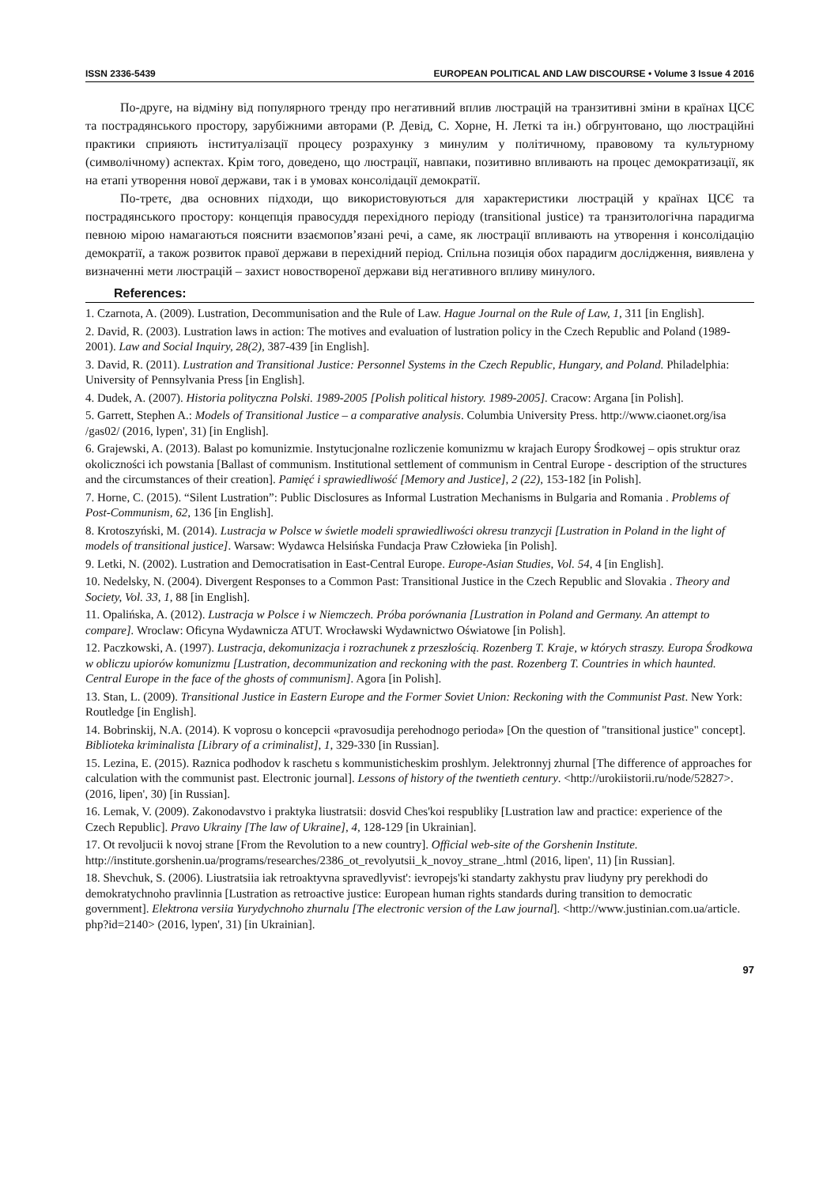ISSN 2336-5439 EUROPEAN POLITICAL AND LAW DISCOURSE • Volume 3 Issue 4 2016
По-друге, на відміну від популярного тренду про негативний вплив люстрацій на транзитивні зміни в країнах ЦСЄ та пострадянського простору, зарубіжними авторами (Р. Девід, С. Хорне, Н. Леткі та ін.) обгрунтовано, що люстраційні практики сприяють інституалізації процесу розрахунку з минулим у політичному, правовому та культурному (символічному) аспектах. Крім того, доведено, що люстрації, навпаки, позитивно впливають на процес демократизації, як на етапі утворення нової держави, так і в умовах консолідації демократії.
По-третє, два основних підходи, що використовуються для характеристики люстрацій у країнах ЦСЄ та пострадянського простору: концепція правосуддя перехідного періоду (transitional justice) та транзитологічна парадигма певною мірою намагаються пояснити взаємопов’язані речі, а саме, як люстрації впливають на утворення і консолідацію демократії, а також розвиток правої держави в перехідний період. Спільна позиція обох парадигм дослідження, виявлена у визначенні мети люстрацій – захист новоствореної держави від негативного впливу минулого.
References:
1. Czarnota, A. (2009). Lustration, Decommunisation and the Rule of Law. Hague Journal on the Rule of Law, 1, 311 [in English].
2. David, R. (2003). Lustration laws in action: The motives and evaluation of lustration policy in the Czech Republic and Poland (1989-2001). Law and Social Inquiry, 28(2), 387-439 [in English].
3. David, R. (2011). Lustration and Transitional Justice: Personnel Systems in the Czech Republic, Hungary, and Poland. Philadelphia: University of Pennsylvania Press [in English].
4. Dudek, A. (2007). Historia polityczna Polski. 1989-2005 [Polish political history. 1989-2005]. Cracow: Argana [in Polish].
5. Garrett, Stephen A.: Models of Transitional Justice – a comparative analysis. Columbia University Press. http://www.ciaonet.org/isa /gas02/ (2016, lypen', 31) [in English].
6. Grajewski, A. (2013). Balast po komunizmie. Instytucjonalne rozliczenie komunizmu w krajach Europy Środkowej – opis struktur oraz okoliczności ich powstania [Ballast of communism. Institutional settlement of communism in Central Europe - description of the structures and the circumstances of their creation]. Pamięć i sprawiedliwość [Memory and Justice], 2 (22), 153-182 [in Polish].
7. Horne, C. (2015). “Silent Lustration”: Public Disclosures as Informal Lustration Mechanisms in Bulgaria and Romania . Problems of Post-Communism, 62, 136 [in English].
8. Krotoszyński, M. (2014). Lustracja w Polsce w świetle modeli sprawiedliwości okresu tranzycji [Lustration in Poland in the light of models of transitional justice]. Warsaw: Wydawca Helsińska Fundacja Praw Człowieka [in Polish].
9. Letki, N. (2002). Lustration and Democratisation in East-Central Europe. Europe-Asian Studies, Vol. 54, 4 [in English].
10. Nedelsky, N. (2004). Divergent Responses to a Common Past: Transitional Justice in the Czech Republic and Slovakia . Theory and Society, Vol. 33, 1, 88 [in English].
11. Opalińska, A. (2012). Lustracja w Polsce i w Niemczech. Próba porównania [Lustration in Poland and Germany. An attempt to compare]. Wroclaw: Oficyna Wydawnicza ATUT. Wrocławski Wydawnictwo Oświatowe [in Polish].
12. Paczkowski, A. (1997). Lustracja, dekomunizacja i rozrachunek z przeszłością. Rozenberg T. Kraje, w których straszy. Europa Środkowa w obliczu upiorów komunizmu [Lustration, decommunization and reckoning with the past. Rozenberg T. Countries in which haunted. Central Europe in the face of the ghosts of communism]. Agora [in Polish].
13. Stan, L. (2009). Transitional Justice in Eastern Europe and the Former Soviet Union: Reckoning with the Communist Past. New York: Routledge [in English].
14. Bobrinskij, N.A. (2014). K voprosu o koncepcii «pravosudija perehodnogo perioda» [On the question of "transitional justice" concept]. Biblioteka kriminalista [Library of a criminalist], 1, 329-330 [in Russian].
15. Lezina, E. (2015). Raznica podhodov k raschetu s kommunisticheskim proshlym. Jelektronnyj zhurnal [The difference of approaches for calculation with the communist past. Electronic journal]. Lessons of history of the twentieth century. <http://urokiistorii.ru/node/52827>. (2016, lipen', 30) [in Russian].
16. Lemak, V. (2009). Zakonodavstvo i praktyka liustratsii: dosvid Ches'koi respubliky [Lustration law and practice: experience of the Czech Republic]. Pravo Ukrainy [The law of Ukraine], 4, 128-129 [in Ukrainian].
17. Ot revoljucii k novoj strane [From the Revolution to a new country]. Official web-site of the Gorshenin Institute. http://institute.gorshenin.ua/programs/researches/2386_ot_revolyutsii_k_novoy_strane_.html (2016, lipen', 11) [in Russian].
18. Shevchuk, S. (2006). Liustratsiia iak retroaktyvna spravedlyvist': ievropejs'ki standarty zakhystu prav liudyny pry perekhodi do demokratychnoho pravlinnia [Lustration as retroactive justice: European human rights standards during transition to democratic government]. Elektrona versiia Yurydychnoho zhurnalu [The electronic version of the Law journal]. <http://www.justinian.com.ua/article. php?id=2140> (2016, lypen', 31) [in Ukrainian].
97